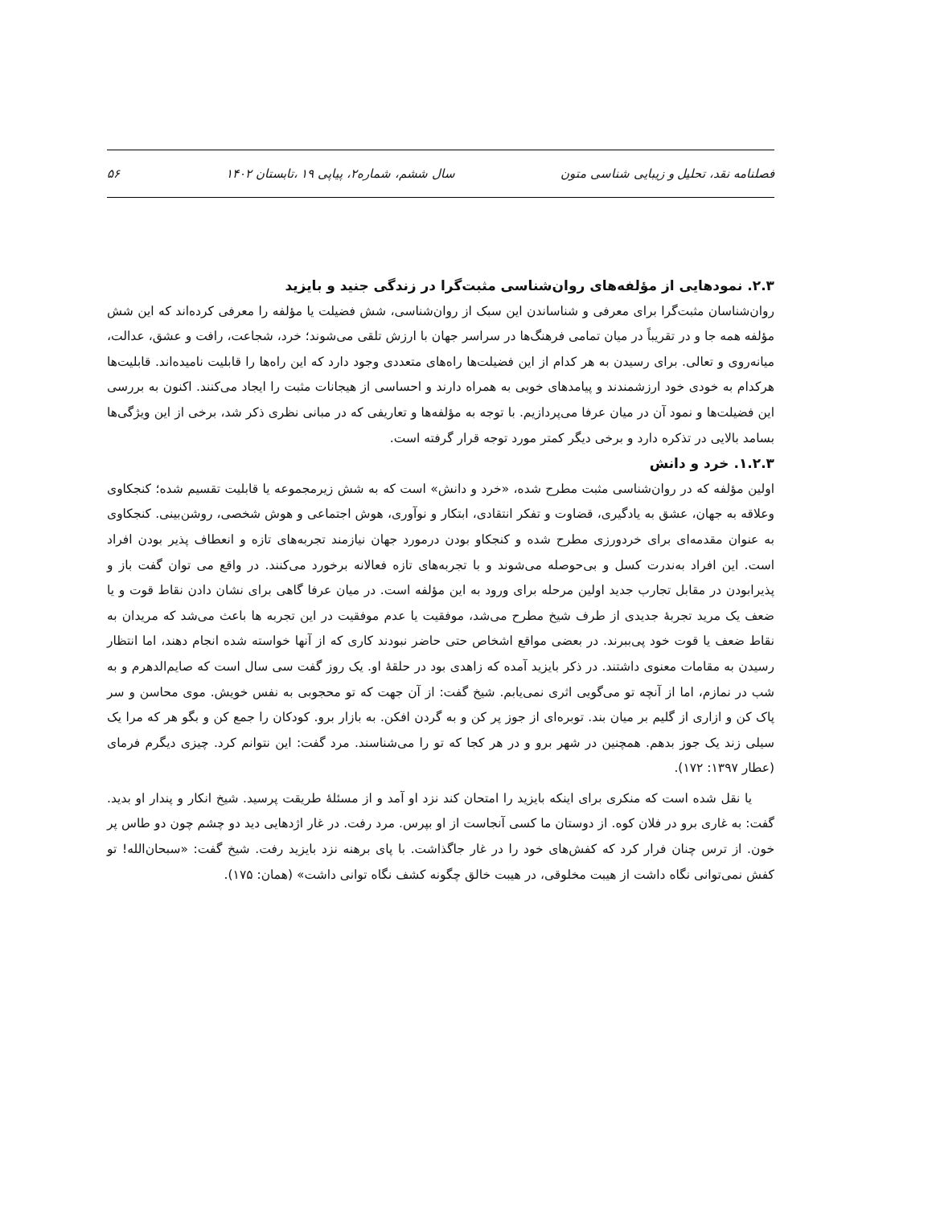فصلنامه نقد، تحلیل و زیبایی شناسی متون سال ششم، شماره۲، پیاپی ۱۹ ،تابستان ۱۴۰۲ ۵۶
۲.۳. نمودهایی از مؤلفه‌های روان‌شناسی مثبت‌گرا در زندگی جنید و بایزید
روان‌شناسان مثبت‌گرا برای معرفی و شناساندن این سبک از روان‌شناسی، شش فضیلت یا مؤلفه را معرفی کرده‌اند که این شش مؤلفه همه جا و در تقریباً در میان تمامی فرهنگ‌ها در سراسر جهان با ارزش تلقی می‌شوند؛ خرد، شجاعت، رافت و عشق، عدالت، میانه‌روی و تعالی. برای رسیدن به هر کدام از این فضیلت‌ها راه‌های متعددی وجود دارد که این راه‌ها را قابلیت نامیده‌اند. قابلیت‌ها هرکدام به خودی خود ارزشمندند و پیامدهای خوبی به همراه دارند و احساسی از هیجانات مثبت را ایجاد می‌کنند. اکنون به بررسی این فضیلت‌ها و نمود آن در میان عرفا می‌پردازیم. با توجه به مؤلفه‌ها و تعاریفی که در مبانی نظری ذکر شد، برخی از این ویژگی‌ها بسامد بالایی در تذکره دارد و برخی دیگر کمتر مورد توجه قرار گرفته است.
۱.۲.۳. خرد و دانش
اولین مؤلفه که در روان‌شناسی مثبت مطرح شده، «خرد و دانش» است که به شش زیرمجموعه یا قابلیت تقسیم شده؛ کنجکاوی وعلاقه به جهان، عشق به یادگیری، قضاوت و تفکر انتقادی، ابتکار و نوآوری، هوش اجتماعی و هوش شخصی، روشن‌بینی. کنجکاوی به عنوان مقدمه‌ای برای خردورزی مطرح شده و کنجکاو بودن درمورد جهان نیازمند تجربه‌های تازه و انعطاف پذیر بودن افراد است. این افراد به‌ندرت کسل و بی‌حوصله می‌شوند و با تجربه‌های تازه فعالانه برخورد می‌کنند. در واقع می توان گفت باز و پذیرابودن در مقابل تجارب جدید اولین مرحله برای ورود به این مؤلفه است. در میان عرفا گاهی برای نشان دادن نقاط قوت و یا ضعف یک مرید تجربهٔ جدیدی از طرف شیخ مطرح می‌شد، موفقیت یا عدم موفقیت در این تجربه ها باعث می‌شد که مریدان به نقاط ضعف یا قوت خود پی‌ببرند. در بعضی مواقع اشخاص حتی حاضر نبودند کاری که از آنها خواسته شده انجام دهند، اما انتظار رسیدن به مقامات معنوی داشتند. در ذکر بایزید آمده که زاهدی بود در حلقهٔ او. یک روز گفت سی سال است که صایم‌الدهرم و به شب در نمازم، اما از آنچه تو می‌گویی اثری نمی‌یابم. شیخ گفت: از آن جهت که تو محجوبی به نفس خویش. موی محاسن و سر پاک کن و ازاری از گلیم بر میان بند. توبره‌ای از جوز پر کن و به گردن افکن. به بازار برو. کودکان را جمع کن و بگو هر که مرا یک سیلی زند یک جوز بدهم. همچنین در شهر برو و در هر کجا که تو را می‌شناسند. مرد گفت: این نتوانم کرد. چیزی دیگرم فرمای (عطار ۱۳۹۷: ۱۷۲).
یا نقل شده است که منکری برای اینکه بایزید را امتحان کند نزد او آمد و از مسئلهٔ طریقت پرسید. شیخ انکار و پندار او بدید. گفت: به غاری برو در فلان کوه. از دوستان ما کسی آنجاست از او بپرس. مرد رفت. در غار اژدهایی دید دو چشم چون دو طاس پر خون. از ترس چنان فرار کرد که کفش‌های خود را در غار جاگذاشت. با پای برهنه نزد بایزید رفت. شیخ گفت: «سبحان‌الله! تو کفش نمی‌توانی نگاه داشت از هیبت مخلوقی، در هیبت خالق چگونه کشف نگاه توانی داشت» (همان: ۱۷۵).